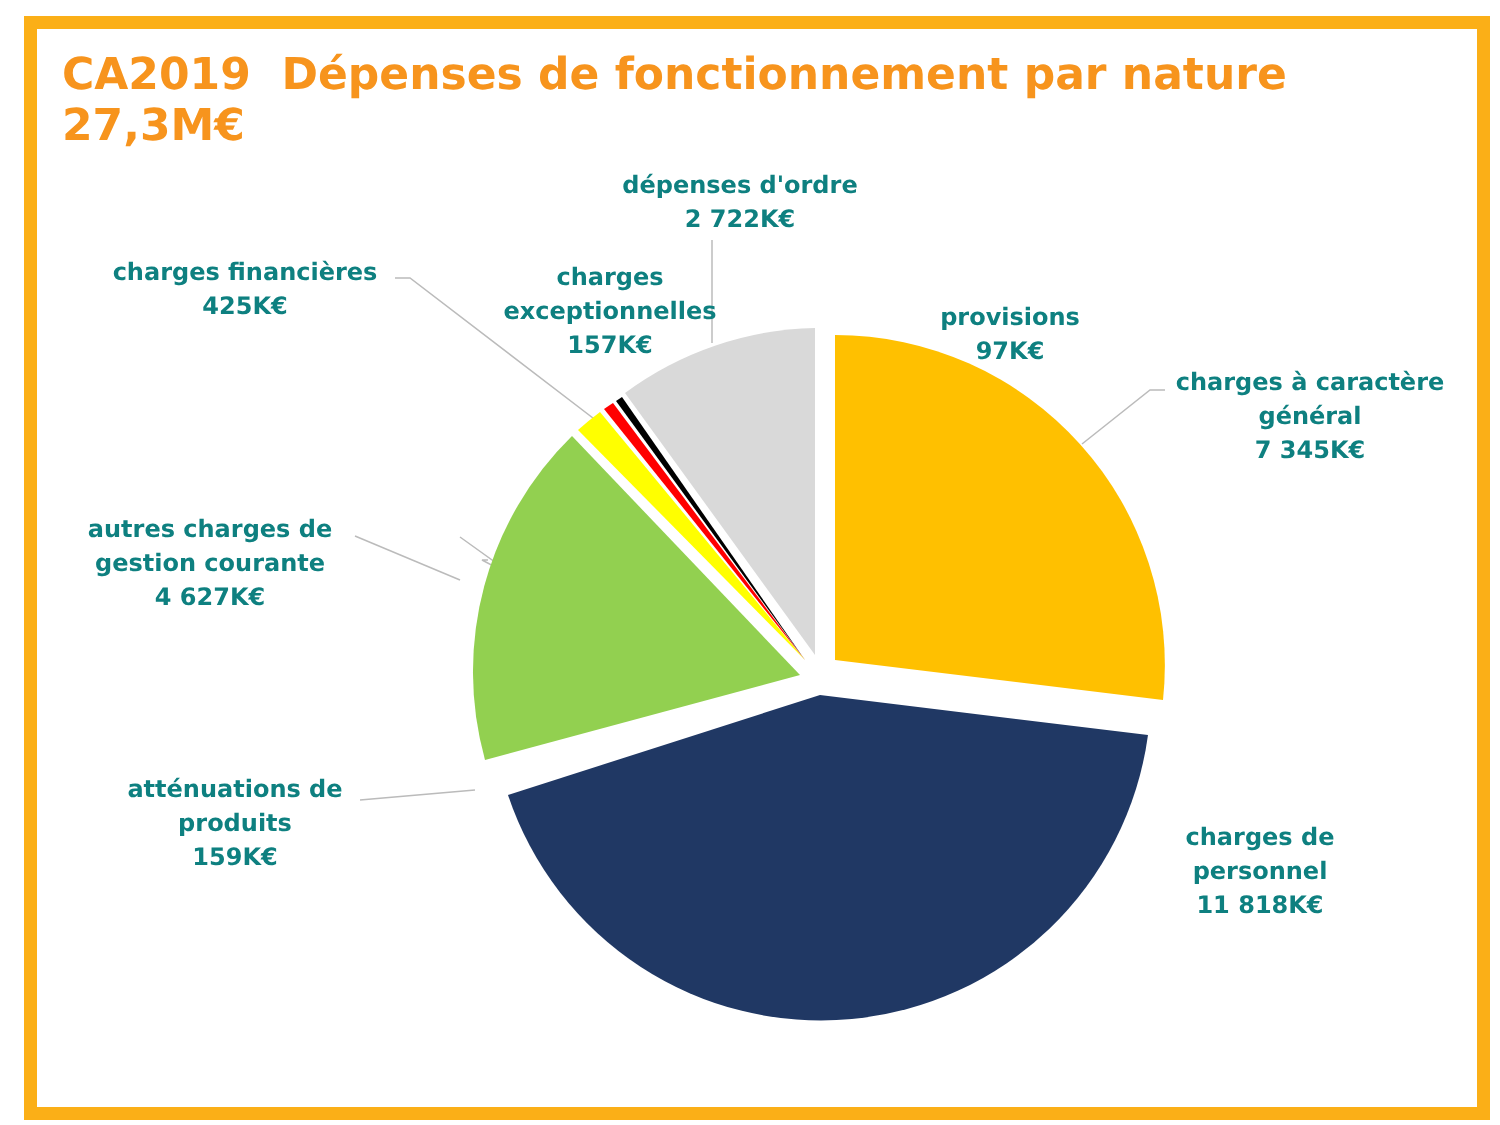CA2019 Dépenses de fonctionnement par nature 27,3M€
dépenses d'ordre
2 722K€
charges financières
425K€
charges
exceptionnelles
157K€
provisions
97K€
charges à caractère
général
7 345K€
autres charges de
gestion courante
4 627K€
atténuations de
produits
159K€
charges de
personnel
11 818K€